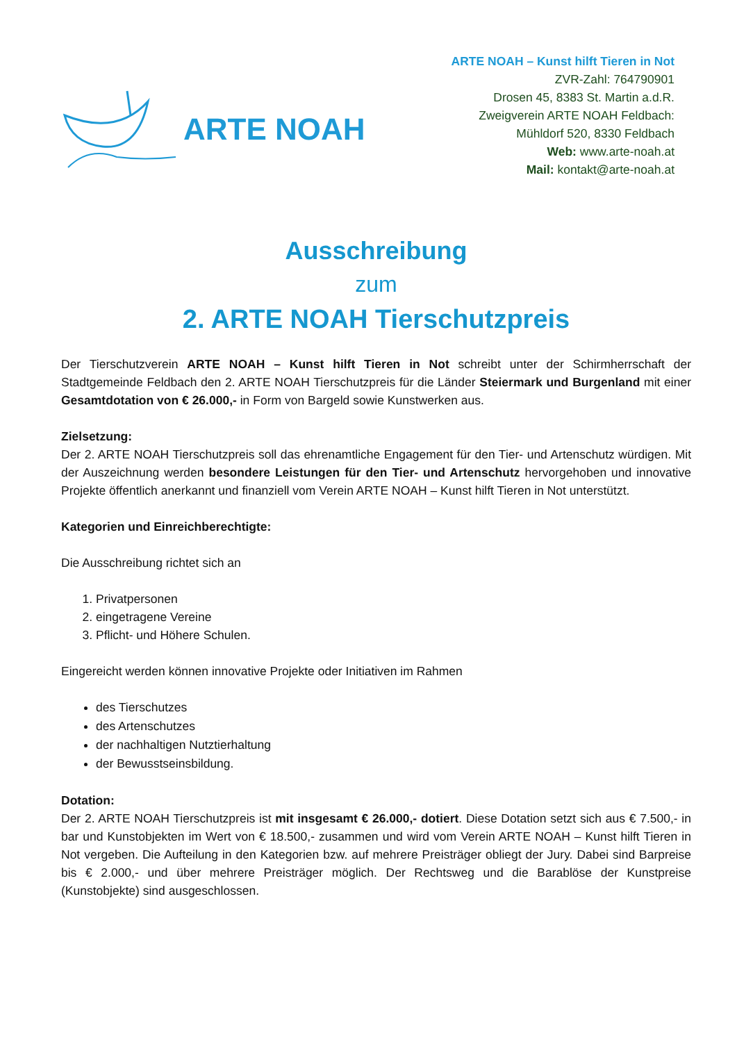ARTE NOAH
ARTE NOAH – Kunst hilft Tieren in Not
ZVR-Zahl: 764790901
Drosen 45, 8383 St. Martin a.d.R.
Zweigverein ARTE NOAH Feldbach:
Mühldorf 520, 8330 Feldbach
Web: www.arte-noah.at
Mail: kontakt@arte-noah.at
Ausschreibung
zum
2. ARTE NOAH Tierschutzpreis
Der Tierschutzverein ARTE NOAH – Kunst hilft Tieren in Not schreibt unter der Schirmherrschaft der Stadtgemeinde Feldbach den 2. ARTE NOAH Tierschutzpreis für die Länder Steiermark und Burgenland mit einer Gesamtdotation von € 26.000,- in Form von Bargeld sowie Kunstwerken aus.
Zielsetzung:
Der 2. ARTE NOAH Tierschutzpreis soll das ehrenamtliche Engagement für den Tier- und Artenschutz würdigen. Mit der Auszeichnung werden besondere Leistungen für den Tier- und Artenschutz hervorgehoben und innovative Projekte öffentlich anerkannt und finanziell vom Verein ARTE NOAH – Kunst hilft Tieren in Not unterstützt.
Kategorien und Einreichberechtigte:
Die Ausschreibung richtet sich an
1. Privatpersonen
2. eingetragene Vereine
3. Pflicht- und Höhere Schulen.
Eingereicht werden können innovative Projekte oder Initiativen im Rahmen
des Tierschutzes
des Artenschutzes
der nachhaltigen Nutztierhaltung
der Bewusstseinsbildung.
Dotation:
Der 2. ARTE NOAH Tierschutzpreis ist mit insgesamt € 26.000,- dotiert. Diese Dotation setzt sich aus € 7.500,- in bar und Kunstobjekten im Wert von € 18.500,- zusammen und wird vom Verein ARTE NOAH – Kunst hilft Tieren in Not vergeben. Die Aufteilung in den Kategorien bzw. auf mehrere Preisträger obliegt der Jury. Dabei sind Barpreise bis € 2.000,- und über mehrere Preisträger möglich. Der Rechtsweg und die Barablöse der Kunstpreise (Kunstobjekte) sind ausgeschlossen.